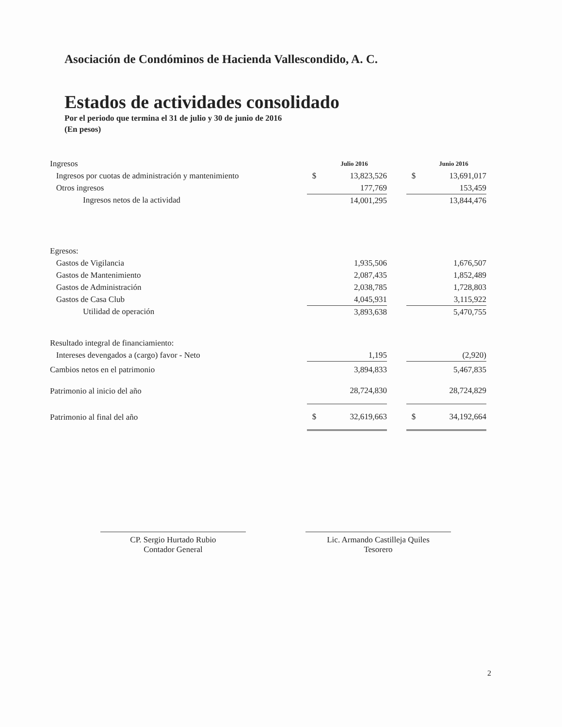Asociación de Condóminos de Hacienda Vallescondido, A. C.
Estados de actividades consolidado
Por el periodo que termina el 31 de julio y 30 de junio de 2016
(En pesos)
| Ingresos | | Julio 2016 | | | Junio 2016 |
| Ingresos por cuotas de administración y mantenimiento | $ | 13,823,526 | | $ | 13,691,017 |
| Otros ingresos | | 177,769 | | | 153,459 |
| Ingresos netos de la actividad | | 14,001,295 | | | 13,844,476 |
| Egresos: | | | | | |
| Gastos de Vigilancia | | 1,935,506 | | | 1,676,507 |
| Gastos de Mantenimiento | | 2,087,435 | | | 1,852,489 |
| Gastos de Administración | | 2,038,785 | | | 1,728,803 |
| Gastos de Casa Club | | 4,045,931 | | | 3,115,922 |
| Utilidad de operación | | 3,893,638 | | | 5,470,755 |
| Resultado integral de financiamiento: | | | | | |
| Intereses devengados a (cargo) favor - Neto | | 1,195 | | | (2,920) |
| Cambios netos en el patrimonio | | 3,894,833 | | | 5,467,835 |
| Patrimonio al inicio del año | | 28,724,830 | | | 28,724,829 |
| Patrimonio al final del año | $ | 32,619,663 | | $ | 34,192,664 |
CP. Sergio Hurtado Rubio
Contador General
Lic. Armando Castilleja Quiles
Tesorero
2